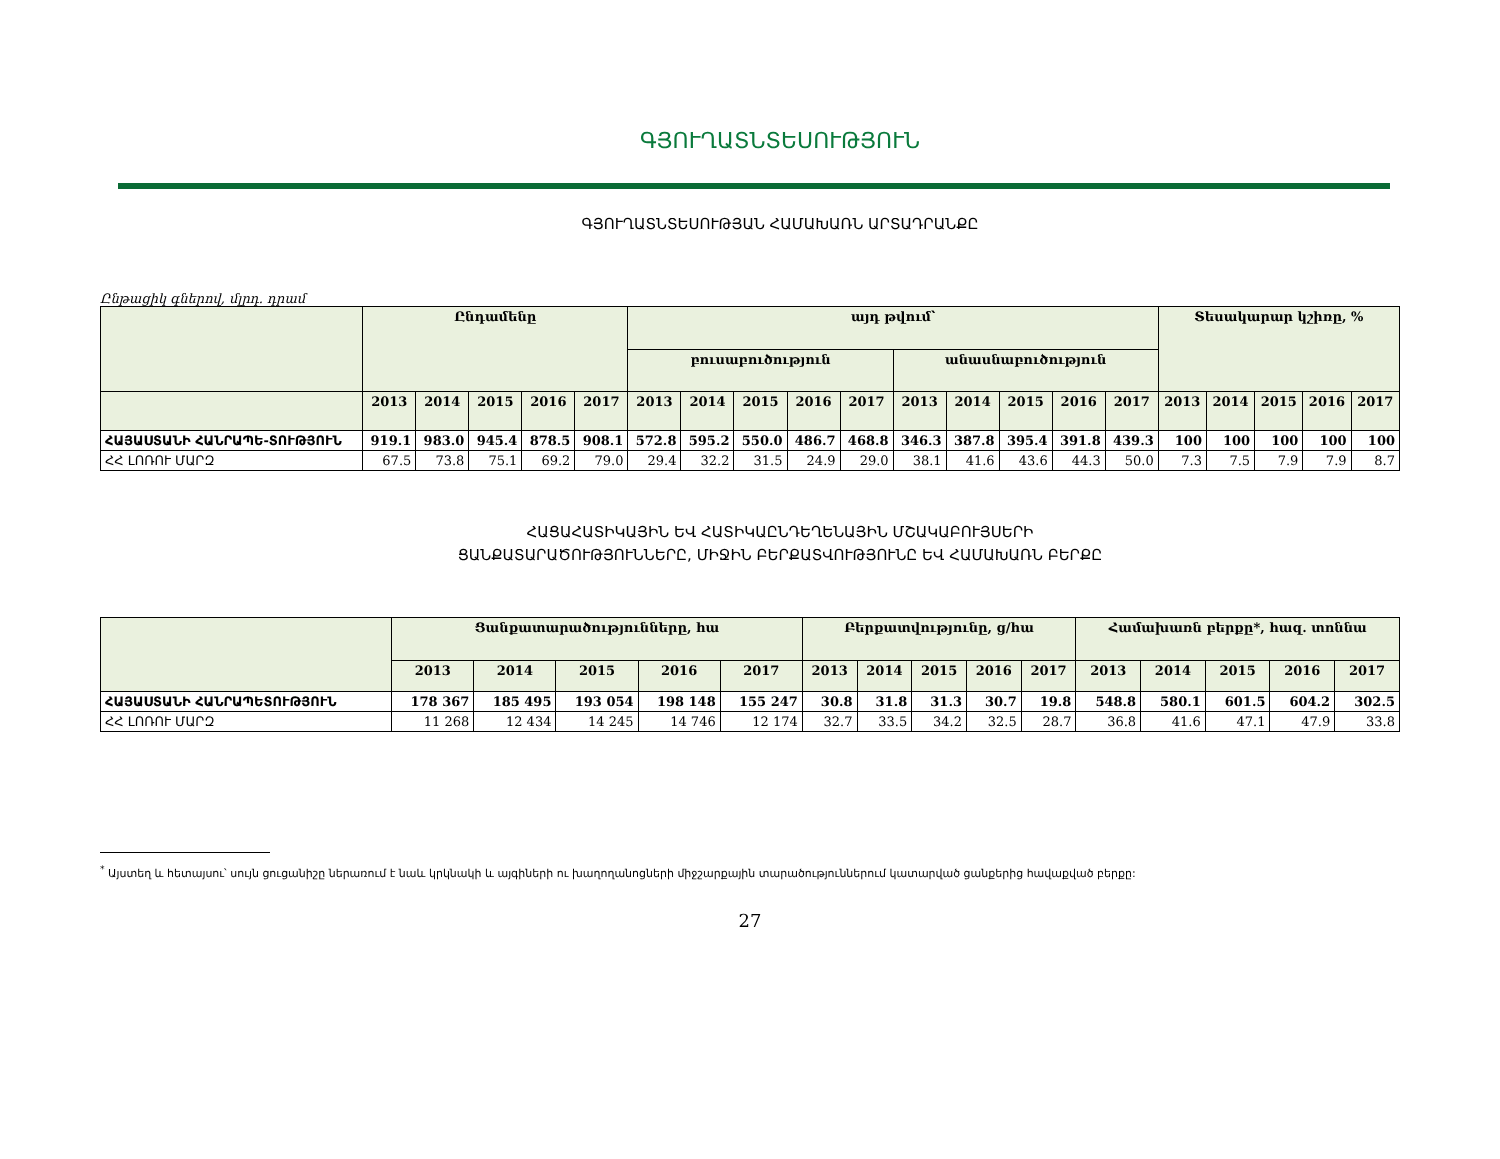ԳՅՈՒՂԱՏՆՏԵՍՈՒԹՅՈՒՆ
ԳՅՈՒՂԱՏՆՏԵՍՈՒԹՅԱՆ ՀԱՄԱԽԱՌՆ ԱՐՏԱԴՐԱՆՔԸ
Ընթացիկ գներով, մլրդ. դրամ
| | Ընդամենը | | | | | այդ թվում՝ | | | | | | | | | | Տեսակարար կշիռը, % | | | | |
| --- | --- | --- | --- | --- | --- | --- | --- | --- | --- | --- | --- | --- | --- | --- | --- | --- | --- | --- | --- | --- |
| | | | | | | բուսաբուծություն | | | | | անասնաբուծություն | | | | | | | | | |
| | 2013 | 2014 | 2015 | 2016 | 2017 | 2013 | 2014 | 2015 | 2016 | 2017 | 2013 | 2014 | 2015 | 2016 | 2017 | 2013 | 2014 | 2015 | 2016 | 2017 |
| ՀԱՅԱՍՏԱՆԻ ՀԱՆՐԱՊԵ-ՏՈՒԹՅՈՒՆ | 919.1 | 983.0 | 945.4 | 878.5 | 908.1 | 572.8 | 595.2 | 550.0 | 486.7 | 468.8 | 346.3 | 387.8 | 395.4 | 391.8 | 439.3 | 100 | 100 | 100 | 100 | 100 |
| ՀՀ ԼՈՌՈՒ ՄԱՐԶ | 67.5 | 73.8 | 75.1 | 69.2 | 79.0 | 29.4 | 32.2 | 31.5 | 24.9 | 29.0 | 38.1 | 41.6 | 43.6 | 44.3 | 50.0 | 7.3 | 7.5 | 7.9 | 7.9 | 8.7 |
ՀԱՑԱՀԱՏԻԿԱՅԻՆ ԵՎ ՀԱՏԻԿԱԸՆԴԵՂԵՆԱՅԻՆ ՄՇԱԿԱԲՈՒՅՍԵՐԻ
ՑԱՆՔԱՏԱՐԱԾՈՒԹՅՈՒՆՆԵՐԸ, ՄԻՋԻՆ ԲԵՐՔԱՏՎՈՒԹՅՈՒՆԸ ԵՎ ՀԱՄԱԽԱՌՆ ԲԵՐՔԸ
| | Ցանքատարածությունները, հա | | | | | Բերքատվությունը, ց/հա | | | | | Համախառն բերքը*, հազ. տոննա | | | | |
| --- | --- | --- | --- | --- | --- | --- | --- | --- | --- | --- | --- | --- | --- | --- | --- |
| | 2013 | 2014 | 2015 | 2016 | 2017 | 2013 | 2014 | 2015 | 2016 | 2017 | 2013 | 2014 | 2015 | 2016 | 2017 |
| ՀԱՅԱՍՏԱՆԻ ՀԱՆՐԱՊԵՏՈՒԹՅՈՒՆ | 178 367 | 185 495 | 193 054 | 198 148 | 155 247 | 30.8 | 31.8 | 31.3 | 30.7 | 19.8 | 548.8 | 580.1 | 601.5 | 604.2 | 302.5 |
| ՀՀ ԼՈՌՈՒ ՄԱՐԶ | 11 268 | 12 434 | 14 245 | 14 746 | 12 174 | 32.7 | 33.5 | 34.2 | 32.5 | 28.7 | 36.8 | 41.6 | 47.1 | 47.9 | 33.8 |
<sup>*</sup> Այստեղ և հետայսու՝ սույն ցուցանիշը ներառում է նաև կրկնակի և այգիների ու խաղողանոցների միջշարքային տարածություններում կատարված ցանքերից հավաքված բերքը:
27